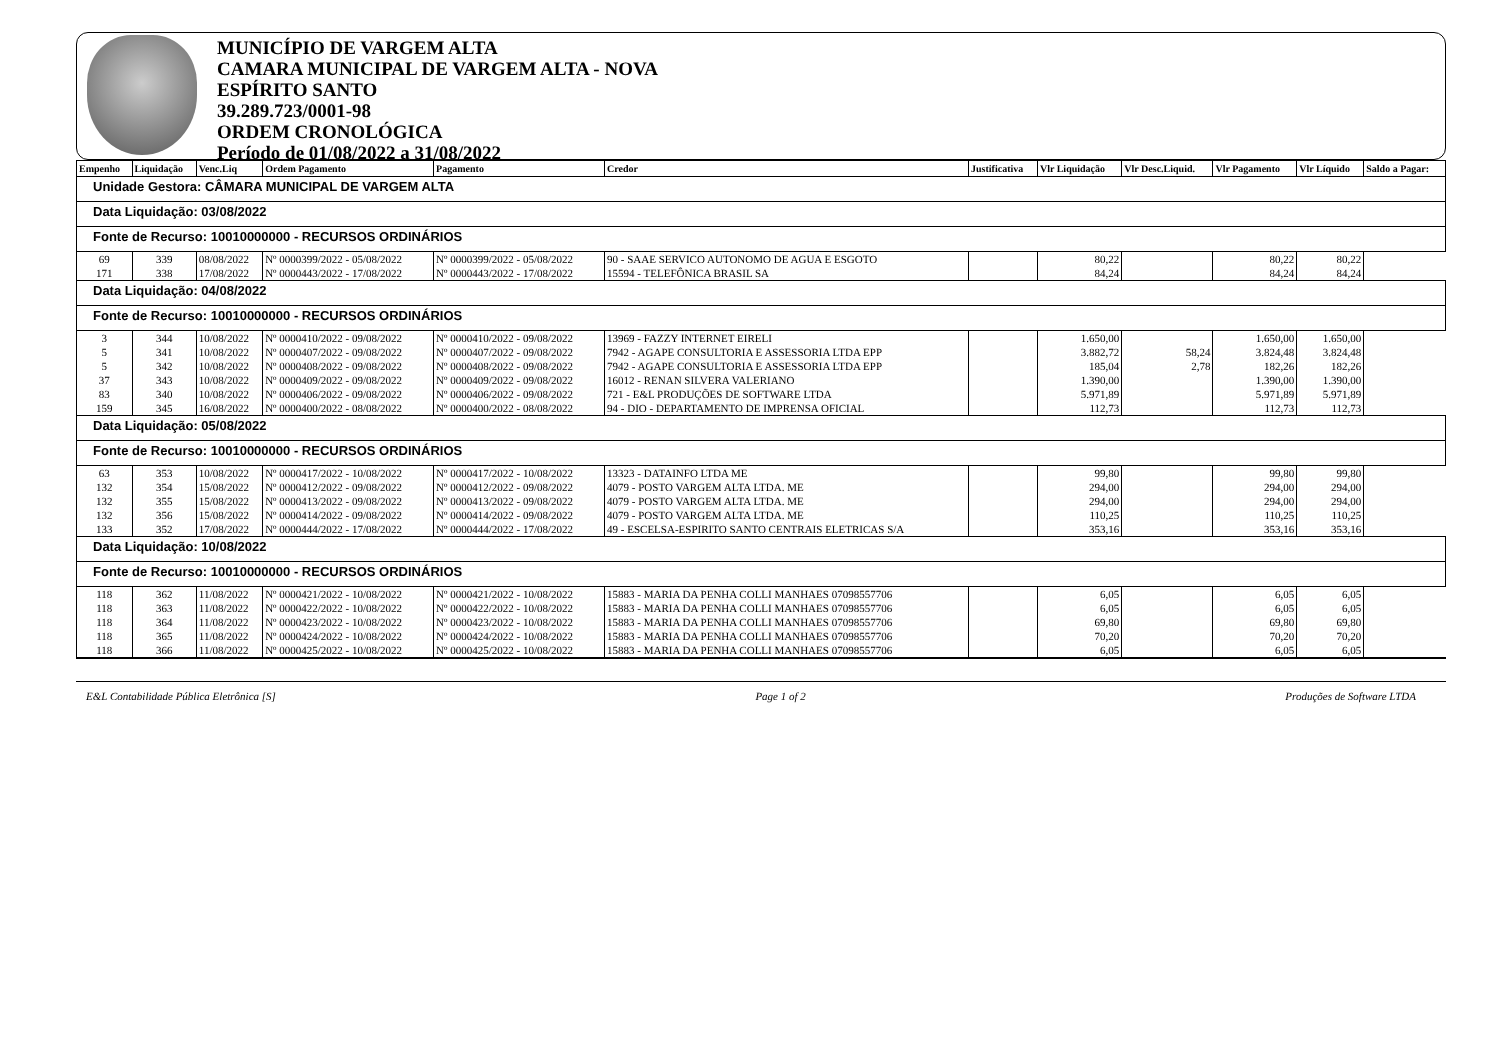MUNICÍPIO DE VARGEM ALTA
CAMARA MUNICIPAL DE VARGEM ALTA - NOVA
ESPÍRITO SANTO
39.289.723/0001-98
ORDEM CRONOLÓGICA
Período de 01/08/2022 a 31/08/2022
| Empenho | Liquidação | Venc.Liq | Ordem Pagamento | Pagamento | Credor | Justificativa | Vlr Liquidação | Vlr Desc.Liquid. | Vlr Pagamento | Vlr Líquido | Saldo a Pagar: |
| --- | --- | --- | --- | --- | --- | --- | --- | --- | --- | --- | --- |
| Unidade Gestora: CÂMARA MUNICIPAL DE VARGEM ALTA | | | | | | | | | | | |
| Data Liquidação: 03/08/2022 | | | | | | | | | | | |
| Fonte de Recurso: 10010000000 - RECURSOS ORDINÁRIOS | | | | | | | | | | | |
| 69 | 339 | 08/08/2022 | Nº 0000399/2022 - 05/08/2022 | Nº 0000399/2022 - 05/08/2022 | 90 - SAAE SERVICO AUTONOMO DE AGUA E ESGOTO | | 80,22 | | 80,22 | 80,22 | |
| 171 | 338 | 17/08/2022 | Nº 0000443/2022 - 17/08/2022 | Nº 0000443/2022 - 17/08/2022 | 15594 - TELEFÔNICA BRASIL SA | | 84,24 | | 84,24 | 84,24 | |
| Data Liquidação: 04/08/2022 | | | | | | | | | | | |
| Fonte de Recurso: 10010000000 - RECURSOS ORDINÁRIOS | | | | | | | | | | | |
| 3 | 344 | 10/08/2022 | Nº 0000410/2022 - 09/08/2022 | Nº 0000410/2022 - 09/08/2022 | 13969 - FAZZY INTERNET EIRELI | | 1.650,00 | | 1.650,00 | 1.650,00 | |
| 5 | 341 | 10/08/2022 | Nº 0000407/2022 - 09/08/2022 | Nº 0000407/2022 - 09/08/2022 | 7942 - AGAPE CONSULTORIA E ASSESSORIA LTDA EPP | | 3.882,72 | 58,24 | 3.824,48 | 3.824,48 | |
| 5 | 342 | 10/08/2022 | Nº 0000408/2022 - 09/08/2022 | Nº 0000408/2022 - 09/08/2022 | 7942 - AGAPE CONSULTORIA E ASSESSORIA LTDA EPP | | 185,04 | 2,78 | 182,26 | 182,26 | |
| 37 | 343 | 10/08/2022 | Nº 0000409/2022 - 09/08/2022 | Nº 0000409/2022 - 09/08/2022 | 16012 - RENAN SILVERA VALERIANO | | 1.390,00 | | 1.390,00 | 1.390,00 | |
| 83 | 340 | 10/08/2022 | Nº 0000406/2022 - 09/08/2022 | Nº 0000406/2022 - 09/08/2022 | 721 - E&L PRODUÇÕES DE SOFTWARE LTDA | | 5.971,89 | | 5.971,89 | 5.971,89 | |
| 159 | 345 | 16/08/2022 | Nº 0000400/2022 - 08/08/2022 | Nº 0000400/2022 - 08/08/2022 | 94 - DIO - DEPARTAMENTO DE IMPRENSA OFICIAL | | 112,73 | | 112,73 | 112,73 | |
| Data Liquidação: 05/08/2022 | | | | | | | | | | | |
| Fonte de Recurso: 10010000000 - RECURSOS ORDINÁRIOS | | | | | | | | | | | |
| 63 | 353 | 10/08/2022 | Nº 0000417/2022 - 10/08/2022 | Nº 0000417/2022 - 10/08/2022 | 13323 - DATAINFO LTDA ME | | 99,80 | | 99,80 | 99,80 | |
| 132 | 354 | 15/08/2022 | Nº 0000412/2022 - 09/08/2022 | Nº 0000412/2022 - 09/08/2022 | 4079 - POSTO VARGEM ALTA LTDA. ME | | 294,00 | | 294,00 | 294,00 | |
| 132 | 355 | 15/08/2022 | Nº 0000413/2022 - 09/08/2022 | Nº 0000413/2022 - 09/08/2022 | 4079 - POSTO VARGEM ALTA LTDA. ME | | 294,00 | | 294,00 | 294,00 | |
| 132 | 356 | 15/08/2022 | Nº 0000414/2022 - 09/08/2022 | Nº 0000414/2022 - 09/08/2022 | 4079 - POSTO VARGEM ALTA LTDA. ME | | 110,25 | | 110,25 | 110,25 | |
| 133 | 352 | 17/08/2022 | Nº 0000444/2022 - 17/08/2022 | Nº 0000444/2022 - 17/08/2022 | 49 - ESCELSA-ESPIRITO SANTO CENTRAIS ELETRICAS S/A | | 353,16 | | 353,16 | 353,16 | |
| Data Liquidação: 10/08/2022 | | | | | | | | | | | |
| Fonte de Recurso: 10010000000 - RECURSOS ORDINÁRIOS | | | | | | | | | | | |
| 118 | 362 | 11/08/2022 | Nº 0000421/2022 - 10/08/2022 | Nº 0000421/2022 - 10/08/2022 | 15883 - MARIA DA PENHA COLLI MANHAES 07098557706 | | 6,05 | | 6,05 | 6,05 | |
| 118 | 363 | 11/08/2022 | Nº 0000422/2022 - 10/08/2022 | Nº 0000422/2022 - 10/08/2022 | 15883 - MARIA DA PENHA COLLI MANHAES 07098557706 | | 6,05 | | 6,05 | 6,05 | |
| 118 | 364 | 11/08/2022 | Nº 0000423/2022 - 10/08/2022 | Nº 0000423/2022 - 10/08/2022 | 15883 - MARIA DA PENHA COLLI MANHAES 07098557706 | | 69,80 | | 69,80 | 69,80 | |
| 118 | 365 | 11/08/2022 | Nº 0000424/2022 - 10/08/2022 | Nº 0000424/2022 - 10/08/2022 | 15883 - MARIA DA PENHA COLLI MANHAES 07098557706 | | 70,20 | | 70,20 | 70,20 | |
| 118 | 366 | 11/08/2022 | Nº 0000425/2022 - 10/08/2022 | Nº 0000425/2022 - 10/08/2022 | 15883 - MARIA DA PENHA COLLI MANHAES 07098557706 | | 6,05 | | 6,05 | 6,05 | |
E&L Contabilidade Pública Eletrônica [S] Page 1 of 2 Produções de Software LTDA